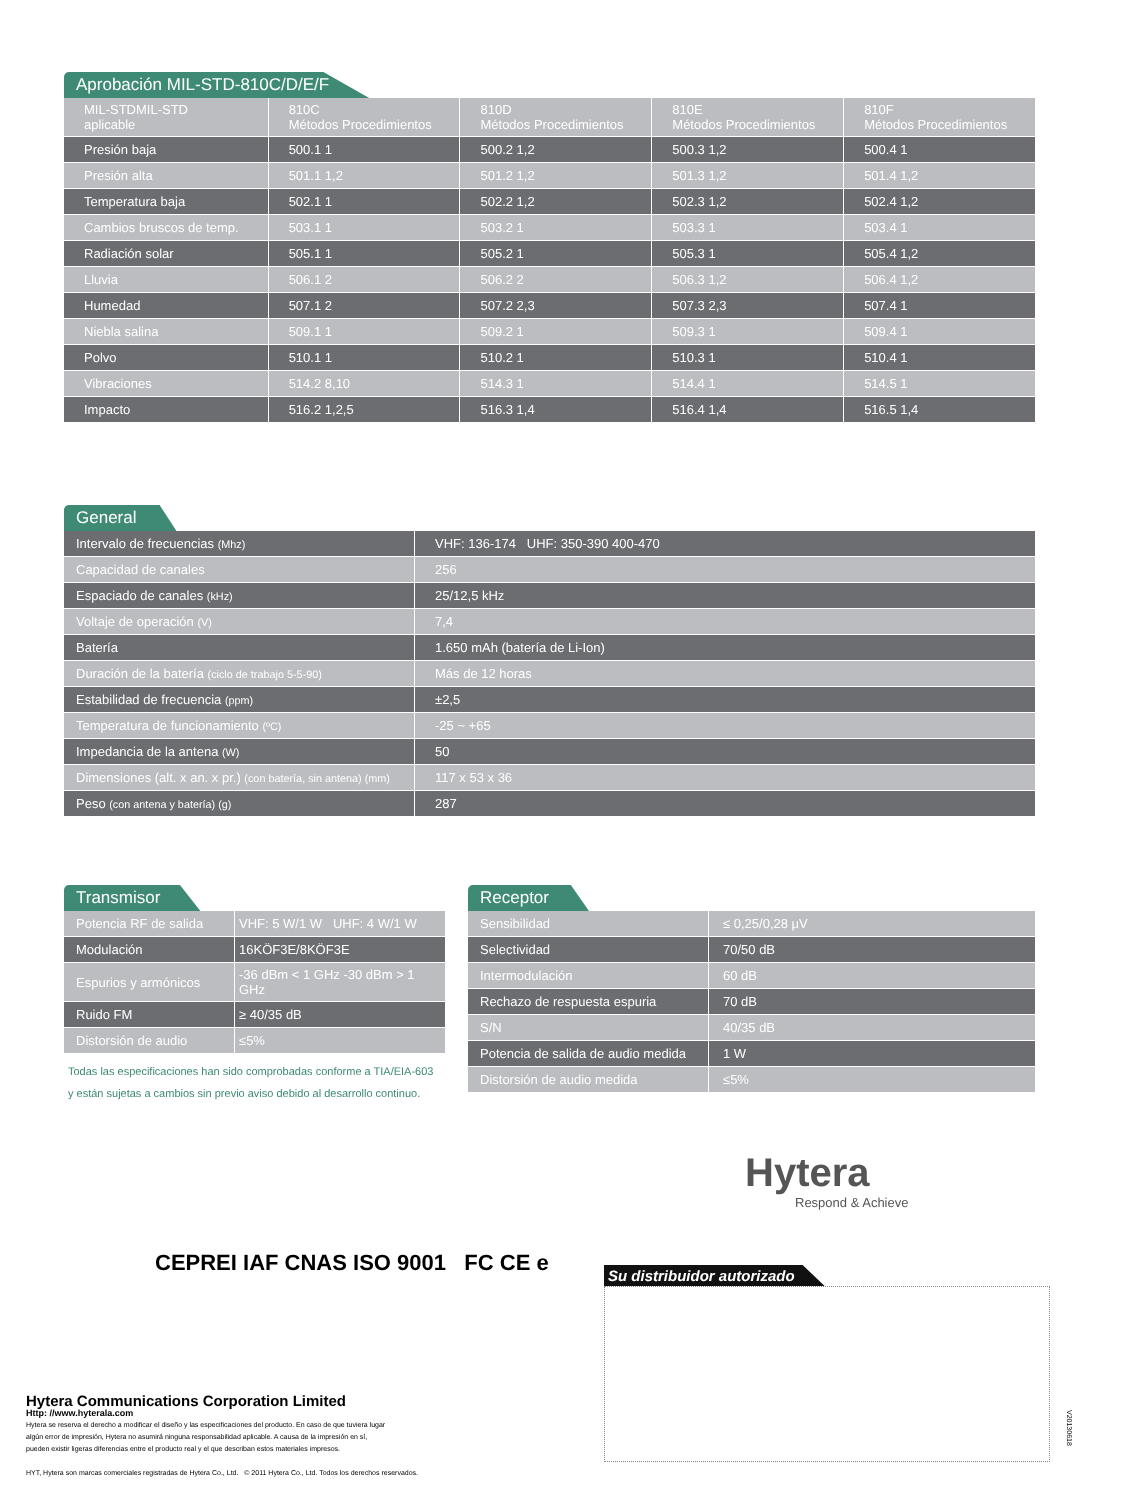Aprobación MIL-STD-810C/D/E/F
| MIL-STDMIL-STD aplicable | 810C Métodos Procedimientos | 810D Métodos Procedimientos | 810E Métodos Procedimientos | 810F Métodos Procedimientos |
| Presión baja | 500.1 1 | 500.2 1,2 | 500.3 1,2 | 500.4 1 |
| Presión alta | 501.1 1,2 | 501.2 1,2 | 501.3 1,2 | 501.4 1,2 |
| Temperatura baja | 502.1 1 | 502.2 1,2 | 502.3 1,2 | 502.4 1,2 |
| Cambios bruscos de temp. | 503.1 1 | 503.2 1 | 503.3 1 | 503.4 1 |
| Radiación solar | 505.1 1 | 505.2 1 | 505.3 1 | 505.4 1,2 |
| Lluvia | 506.1 2 | 506.2 2 | 506.3 1,2 | 506.4 1,2 |
| Humedad | 507.1 2 | 507.2 2,3 | 507.3 2,3 | 507.4 1 |
| Niebla salina | 509.1 1 | 509.2 1 | 509.3 1 | 509.4 1 |
| Polvo | 510.1 1 | 510.2 1 | 510.3 1 | 510.4 1 |
| Vibraciones | 514.2 8,10 | 514.3 1 | 514.4 1 | 514.5 1 |
| Impacto | 516.2 1,2,5 | 516.3 1,4 | 516.4 1,4 | 516.5 1,4 |
General
| Intervalo de frecuencias (Mhz) | VHF: 136-174 UHF: 350-390 400-470 |
| Capacidad de canales | 256 |
| Espaciado de canales (kHz) | 25/12,5 kHz |
| Voltaje de operación (V) | 7,4 |
| Batería | 1.650 mAh (batería de Li-Ion) |
| Duración de la batería (ciclo de trabajo 5-5-90) | Más de 12 horas |
| Estabilidad de frecuencia (ppm) | ±2,5 |
| Temperatura de funcionamiento (ºC) | -25 ~ +65 |
| Impedancia de la antena (W) | 50 |
| Dimensiones (alt. x an. x pr.) (con batería, sin antena) (mm) | 117 x 53 x 36 |
| Peso (con antena y batería) (g) | 287 |
Transmisor
| Potencia RF de salida | VHF: 5 W/1 W UHF: 4 W/1 W |
| Modulación | 16KÖF3E/8KÖF3E |
| Espurios y armónicos | -36 dBm < 1 GHz -30 dBm > 1 GHz |
| Ruido FM | ≥ 40/35 dB |
| Distorsión de audio | ≤5% |
Todas las especificaciones han sido comprobadas conforme a TIA/EIA-603
y están sujetas a cambios sin previo aviso debido al desarrollo continuo.
Receptor
| Sensibilidad | ≤ 0,25/0,28 μV |
| Selectividad | 70/50 dB |
| Intermodulación | 60 dB |
| Rechazo de respuesta espuria | 70 dB |
| S/N | 40/35 dB |
| Potencia de salida de audio medida | 1 W |
| Distorsión de audio medida | ≤5% |
Hytera
Respond & Achieve
CEPREI IAF CNAS ISO 9001 FC CE e
Su distribuidor autorizado
V20130618
Hytera Communications Corporation Limited
Http: //www.hyterala.com
Hytera se reserva el derecho a modificar el diseño y las especificaciones del producto. En caso de que tuviera lugar
algún error de impresión, Hytera no asumirá ninguna responsabilidad aplicable. A causa de la impresión en sí,
pueden existir ligeras diferencias entre el producto real y el que describan estos materiales impresos.
HYT, Hytera son marcas comerciales registradas de Hytera Co., Ltd. © 2011 Hytera Co., Ltd. Todos los derechos reservados.